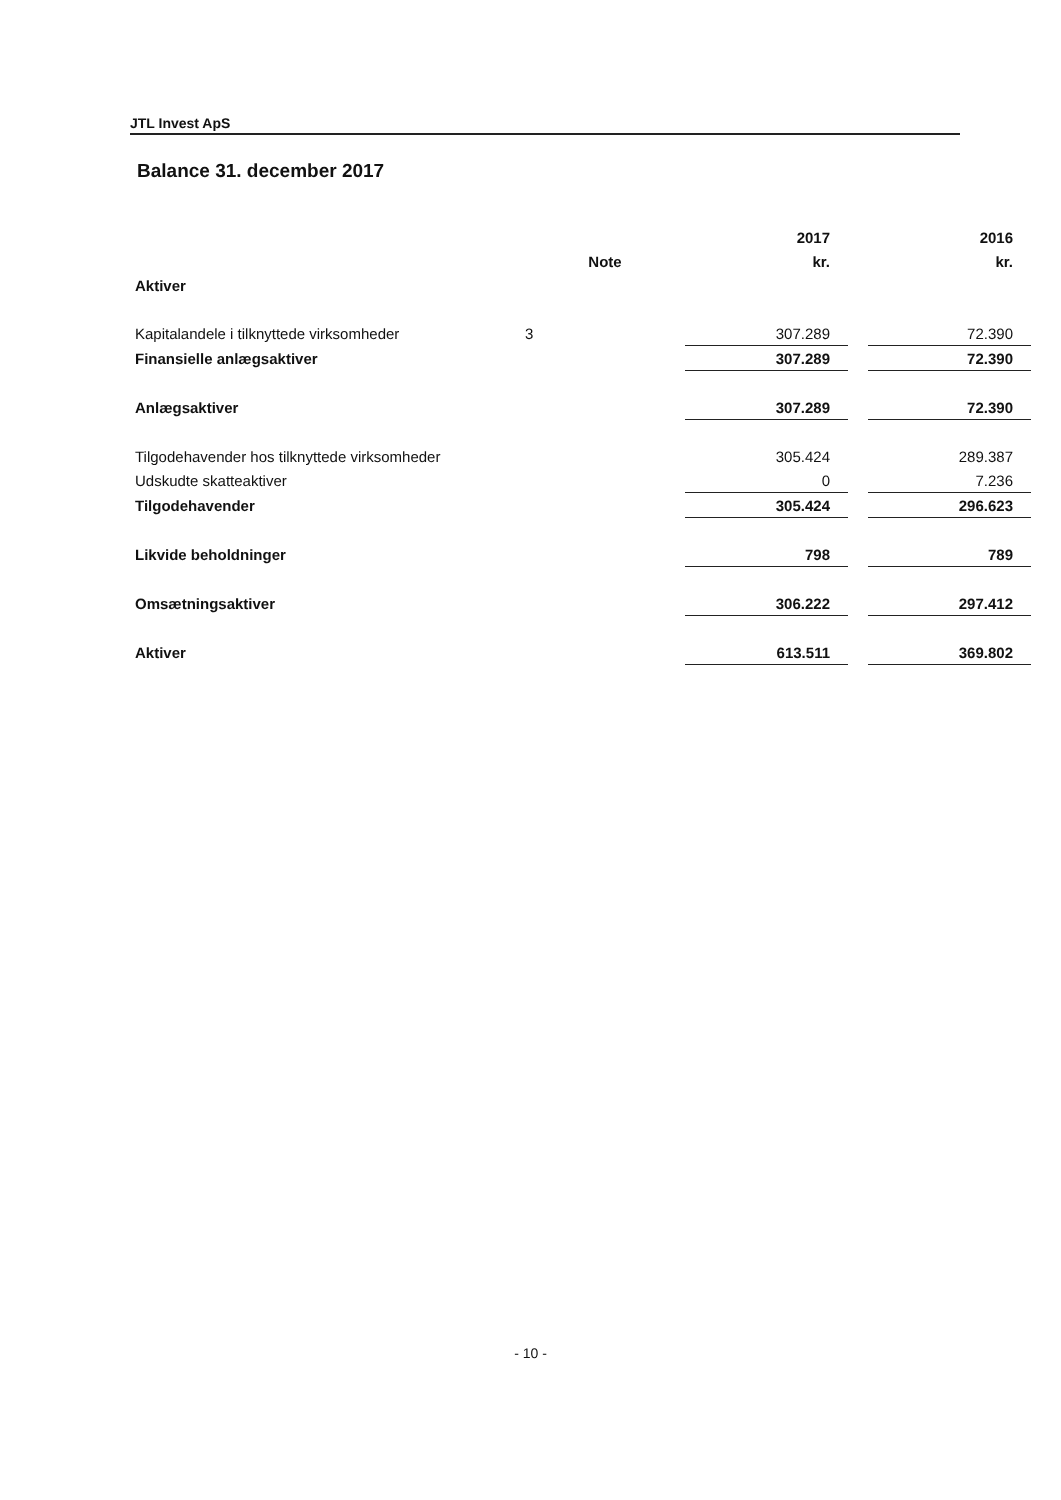JTL Invest ApS
Balance 31. december 2017
| | | 2017 | | 2016 |
| --- | --- | --- | --- | --- |
| | Note | kr. | | kr. |
| Aktiver | | | | |
| Kapitalandele i tilknyttede virksomheder | 3 | 307.289 | | 72.390 |
| Finansielle anlægsaktiver | | 307.289 | | 72.390 |
| Anlægsaktiver | | 307.289 | | 72.390 |
| Tilgodehavender hos tilknyttede virksomheder | | 305.424 | | 289.387 |
| Udskudte skatteaktiver | | 0 | | 7.236 |
| Tilgodehavender | | 305.424 | | 296.623 |
| Likvide beholdninger | | 798 | | 789 |
| Omsætningsaktiver | | 306.222 | | 297.412 |
| Aktiver | | 613.511 | | 369.802 |
- 10 -